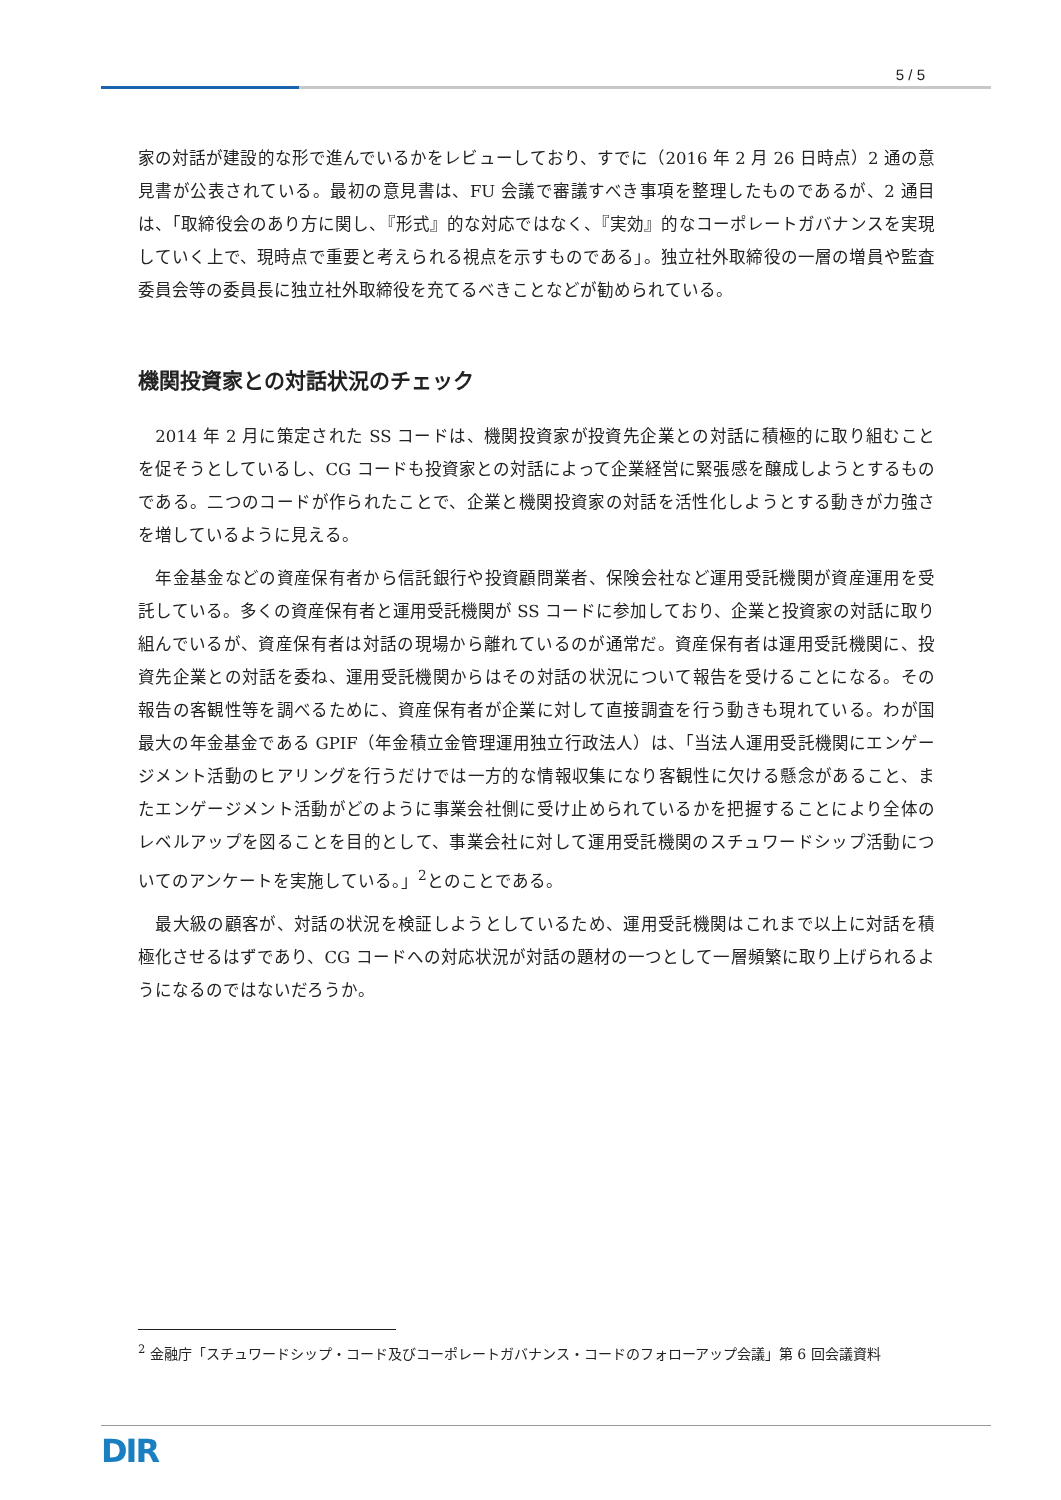5 / 5
家の対話が建設的な形で進んでいるかをレビューしており、すでに（2016 年 2 月 26 日時点）2 通の意見書が公表されている。最初の意見書は、FU 会議で審議すべき事項を整理したものであるが、2 通目は、「取締役会のあり方に関し、『形式』的な対応ではなく、『実効』的なコーポレートガバナンスを実現していく上で、現時点で重要と考えられる視点を示すものである」。独立社外取締役の一層の増員や監査委員会等の委員長に独立社外取締役を充てるべきことなどが勧められている。
機関投資家との対話状況のチェック
　2014 年 2 月に策定された SS コードは、機関投資家が投資先企業との対話に積極的に取り組むことを促そうとしているし、CG コードも投資家との対話によって企業経営に緊張感を醸成しようとするものである。二つのコードが作られたことで、企業と機関投資家の対話を活性化しようとする動きが力強さを増しているように見える。
　年金基金などの資産保有者から信託銀行や投資顧問業者、保険会社など運用受託機関が資産運用を受託している。多くの資産保有者と運用受託機関が SS コードに参加しており、企業と投資家の対話に取り組んでいるが、資産保有者は対話の現場から離れているのが通常だ。資産保有者は運用受託機関に、投資先企業との対話を委ね、運用受託機関からはその対話の状況について報告を受けることになる。その報告の客観性等を調べるために、資産保有者が企業に対して直接調査を行う動きも現れている。わが国最大の年金基金である GPIF（年金積立金管理運用独立行政法人）は、「当法人運用受託機関にエンゲージメント活動のヒアリングを行うだけでは一方的な情報収集になり客観性に欠ける懸念があること、またエンゲージメント活動がどのように事業会社側に受け止められているかを把握することにより全体のレベルアップを図ることを目的として、事業会社に対して運用受託機関のスチュワードシップ活動についてのアンケートを実施している。」<sup>2</sup>とのことである。
　最大級の顧客が、対話の状況を検証しようとしているため、運用受託機関はこれまで以上に対話を積極化させるはずであり、CG コードへの対応状況が対話の題材の一つとして一層頻繁に取り上げられるようになるのではないだろうか。
<sup>2</sup> 金融庁「スチュワードシップ・コード及びコーポレートガバナンス・コードのフォローアップ会議」第 6 回会議資料
DIR